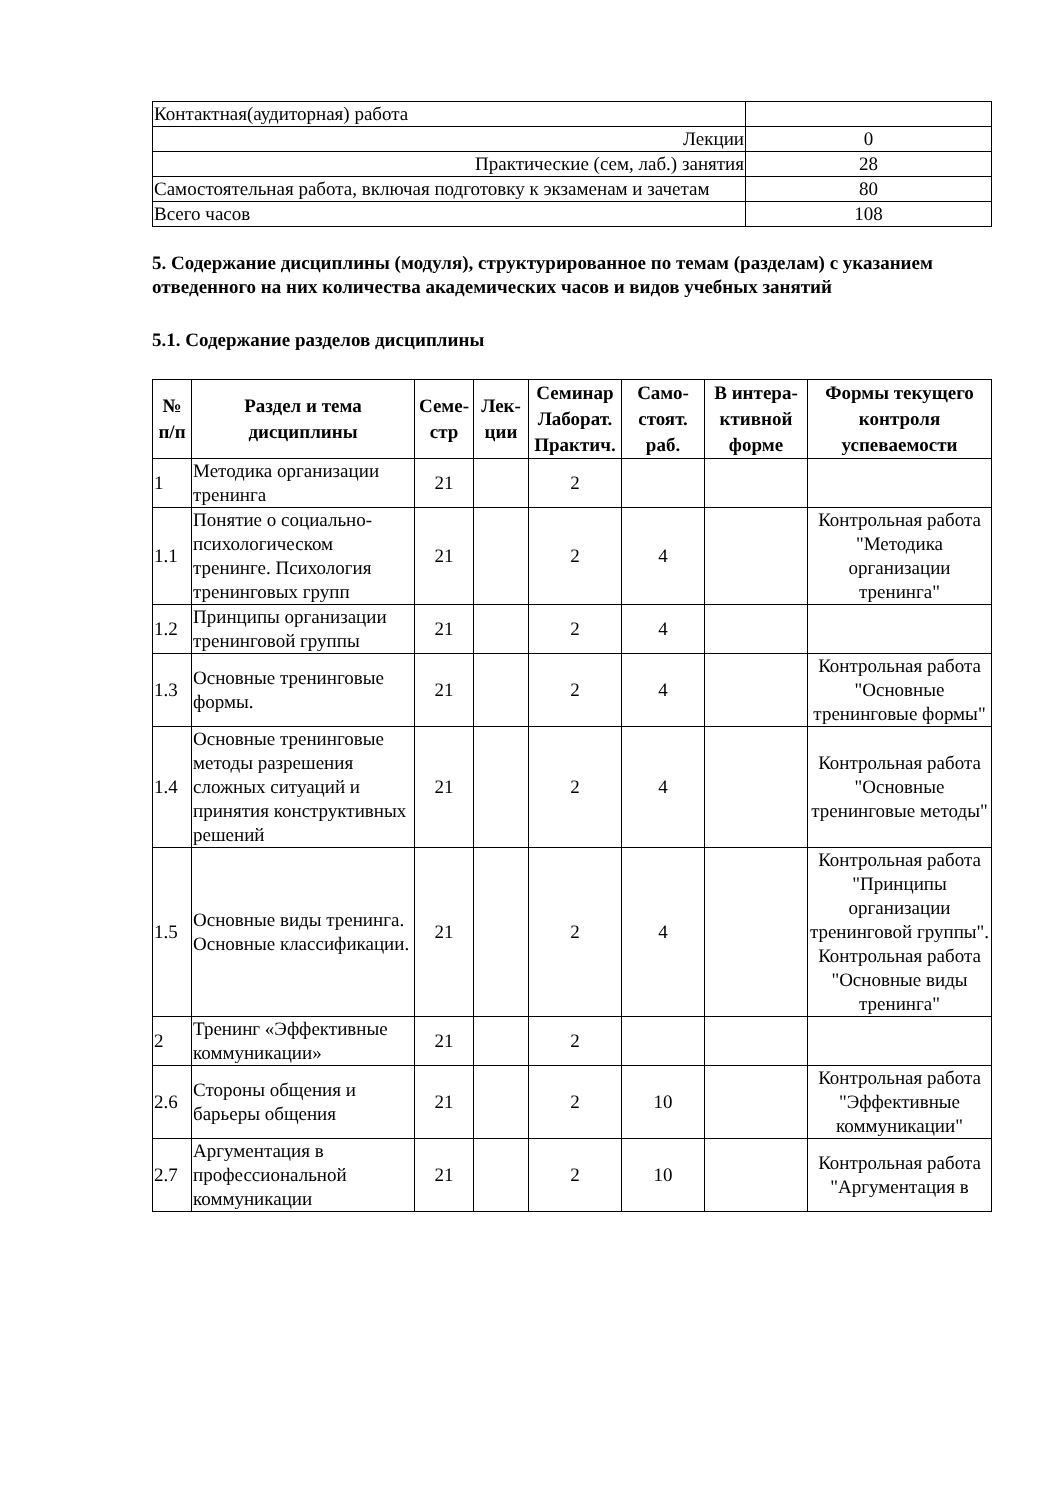| Контактная(аудиторная) работа | |
| Лекции | 0 |
| Практические (сем, лаб.) занятия | 28 |
| Самостоятельная работа, включая подготовку к экзаменам и зачетам | 80 |
| Всего часов | 108 |
5. Содержание дисциплины (модуля), структурированное по темам (разделам) с указанием отведенного на них количества академических часов и видов учебных занятий
5.1. Содержание разделов дисциплины
| № п/п | Раздел и тема дисциплины | Семе-стр | Лек-ции | Семинар Лаборат. Практич. | Само-стоят. раб. | В интера-ктивной форме | Формы текущего контроля успеваемости |
| --- | --- | --- | --- | --- | --- | --- | --- |
| 1 | Методика организации тренинга | 21 | | 2 | | | |
| 1.1 | Понятие о социально-психологическом тренинге. Психология тренинговых групп | 21 | | 2 | 4 | | Контрольная работа "Методика организации тренинга" |
| 1.2 | Принципы организации тренинговой группы | 21 | | 2 | 4 | | |
| 1.3 | Основные тренинговые формы. | 21 | | 2 | 4 | | Контрольная работа "Основные тренинговые формы" |
| 1.4 | Основные тренинговые методы разрешения сложных ситуаций и принятия конструктивных решений | 21 | | 2 | 4 | | Контрольная работа "Основные тренинговые методы" |
| 1.5 | Основные виды тренинга. Основные классификации. | 21 | | 2 | 4 | | Контрольная работа "Принципы организации тренинговой группы". Контрольная работа "Основные виды тренинга" |
| 2 | Тренинг «Эффективные коммуникации» | 21 | | 2 | | | |
| 2.6 | Стороны общения и барьеры общения | 21 | | 2 | 10 | | Контрольная работа "Эффективные коммуникации" |
| 2.7 | Аргументация в профессиональной коммуникации | 21 | | 2 | 10 | | Контрольная работа "Аргументация в |